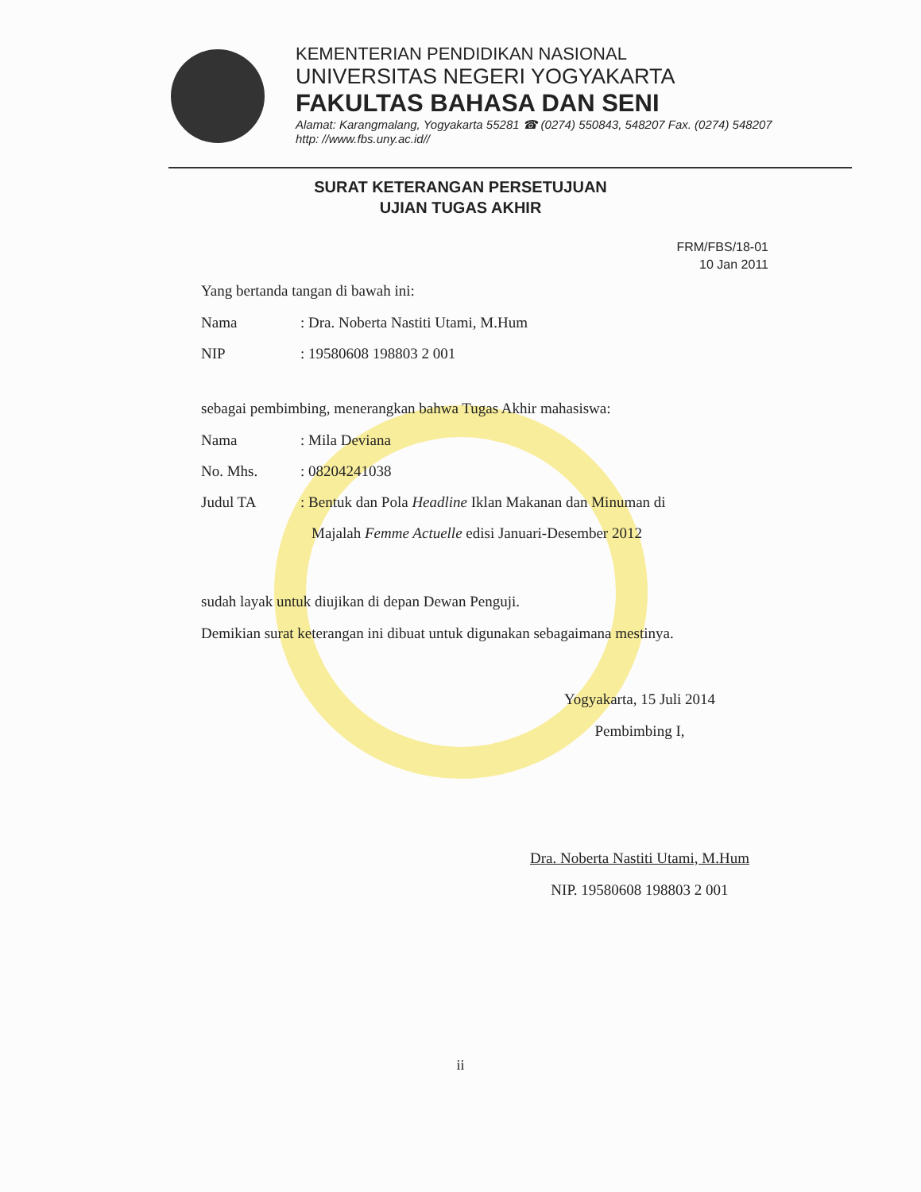KEMENTERIAN PENDIDIKAN NASIONAL
UNIVERSITAS NEGERI YOGYAKARTA
FAKULTAS BAHASA DAN SENI
Alamat: Karangmalang, Yogyakarta 55281 ☎ (0274) 550843, 548207 Fax. (0274) 548207
http: //www.fbs.uny.ac.id//
SURAT KETERANGAN PERSETUJUAN
UJIAN TUGAS AKHIR
FRM/FBS/18-01
10 Jan 2011
Yang bertanda tangan di bawah ini:
| Nama | : Dra. Noberta Nastiti Utami, M.Hum |
| NIP | : 19580608 198803 2 001 |
sebagai pembimbing, menerangkan bahwa Tugas Akhir mahasiswa:
| Nama | : Mila Deviana |
| No. Mhs. | : 08204241038 |
| Judul TA | : Bentuk dan Pola Headline Iklan Makanan dan Minuman di Majalah Femme Actuelle edisi Januari-Desember 2012 |
sudah layak untuk diujikan di depan Dewan Penguji.
Demikian surat keterangan ini dibuat untuk digunakan sebagaimana mestinya.
Yogyakarta, 15 Juli 2014
Pembimbing I,
Dra. Noberta Nastiti Utami, M.Hum
NIP. 19580608 198803 2 001
ii